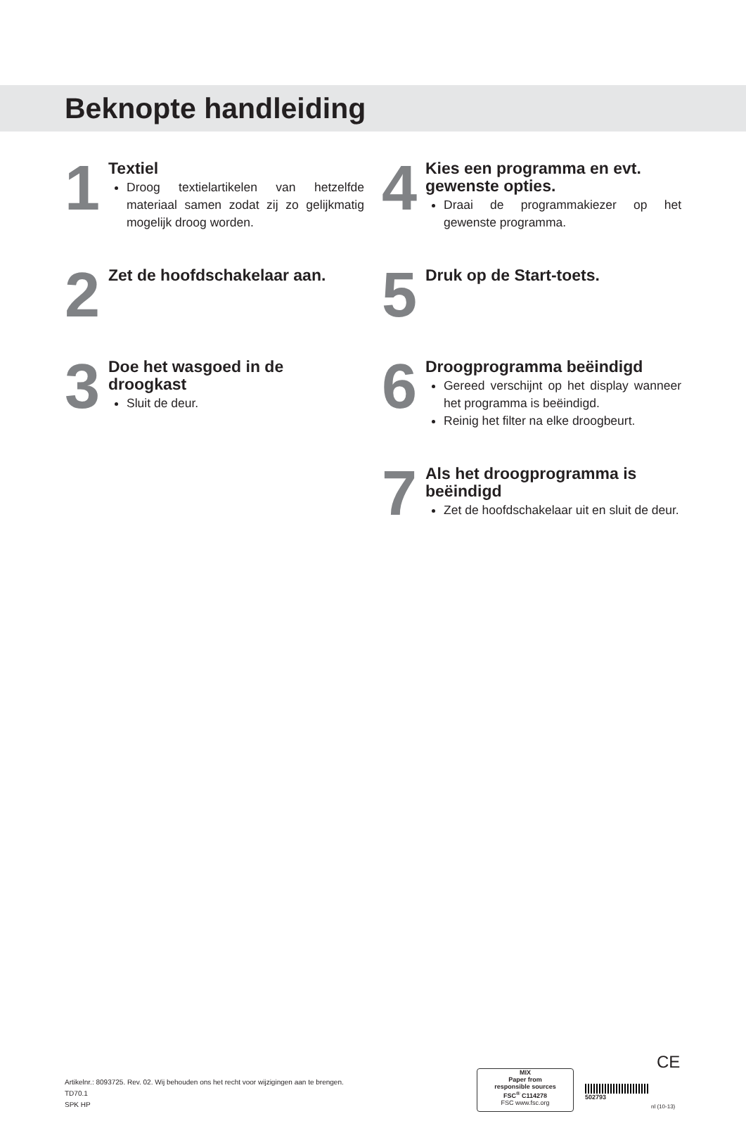Beknopte handleiding
1
Textiel
Droog textielartikelen van hetzelfde materiaal samen zodat zij zo gelijkmatig mogelijk droog worden.
2
Zet de hoofdschakelaar aan.
3
Doe het wasgoed in de droogkast
Sluit de deur.
4
Kies een programma en evt. gewenste opties.
Draai de programmakiezer op het gewenste programma.
5
Druk op de Start-toets.
6
Droogprogramma beëindigd
Gereed verschijnt op het display wanneer het programma is beëindigd.
Reinig het filter na elke droogbeurt.
7
Als het droogprogramma is beëindigd
Zet de hoofdschakelaar uit en sluit de deur.
Artikelnr.: 8093725. Rev. 02. Wij behouden ons het recht voor wijzigingen aan te brengen.
TD70.1
SPK HP
CE
MIX
Paper from
responsible sources
FSC<sup>®</sup> C114278
FSC www.fsc.org
502793
nl (10-13)